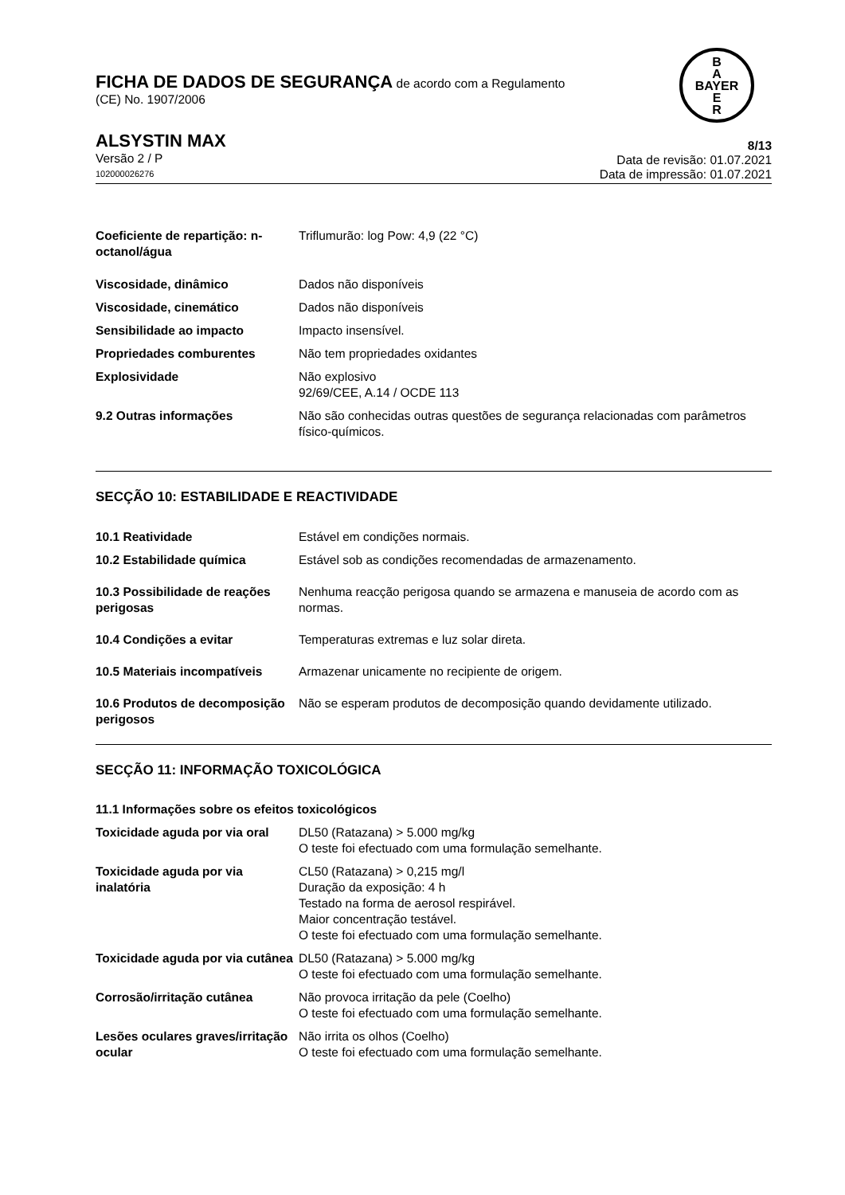FICHA DE DADOS DE SEGURANÇA de acordo com a Regulamento
(CE) No. 1907/2006
B
A
BAYER
E
R
ALSYSTIN MAX
Versão 2 / P
102000026276
8/13
Data de revisão: 01.07.2021
Data de impressão: 01.07.2021
| Coeficiente de repartição: n-octanol/água | Triflumurão: log Pow: 4,9 (22 °C) |
| Viscosidade, dinâmico | Dados não disponíveis |
| Viscosidade, cinemático | Dados não disponíveis |
| Sensibilidade ao impacto | Impacto insensível. |
| Propriedades comburentes | Não tem propriedades oxidantes |
| Explosividade | Não explosivo 92/69/CEE, A.14 / OCDE 113 |
| 9.2 Outras informações | Não são conhecidas outras questões de segurança relacionadas com parâmetros físico-químicos. |
SECÇÃO 10: ESTABILIDADE E REACTIVIDADE
| 10.1 Reatividade | Estável em condições normais. |
| 10.2 Estabilidade química | Estável sob as condições recomendadas de armazenamento. |
| 10.3 Possibilidade de reações perigosas | Nenhuma reacção perigosa quando se armazena e manuseia de acordo com as normas. |
| 10.4 Condições a evitar | Temperaturas extremas e luz solar direta. |
| 10.5 Materiais incompatíveis | Armazenar unicamente no recipiente de origem. |
| 10.6 Produtos de decomposição perigosos | Não se esperam produtos de decomposição quando devidamente utilizado. |
SECÇÃO 11: INFORMAÇÃO TOXICOLÓGICA
11.1 Informações sobre os efeitos toxicológicos
| Toxicidade aguda por via oral | DL50 (Ratazana) > 5.000 mg/kg O teste foi efectuado com uma formulação semelhante. |
| Toxicidade aguda por via inalatória | CL50 (Ratazana) > 0,215 mg/l Duração da exposição: 4 h Testado na forma de aerosol respirável. Maior concentração testável. O teste foi efectuado com uma formulação semelhante. |
| Toxicidade aguda por via cutânea | DL50 (Ratazana) > 5.000 mg/kg O teste foi efectuado com uma formulação semelhante. |
| Corrosão/irritação cutânea | Não provoca irritação da pele (Coelho) O teste foi efectuado com uma formulação semelhante. |
| Lesões oculares graves/irritação ocular | Não irrita os olhos (Coelho) O teste foi efectuado com uma formulação semelhante. |